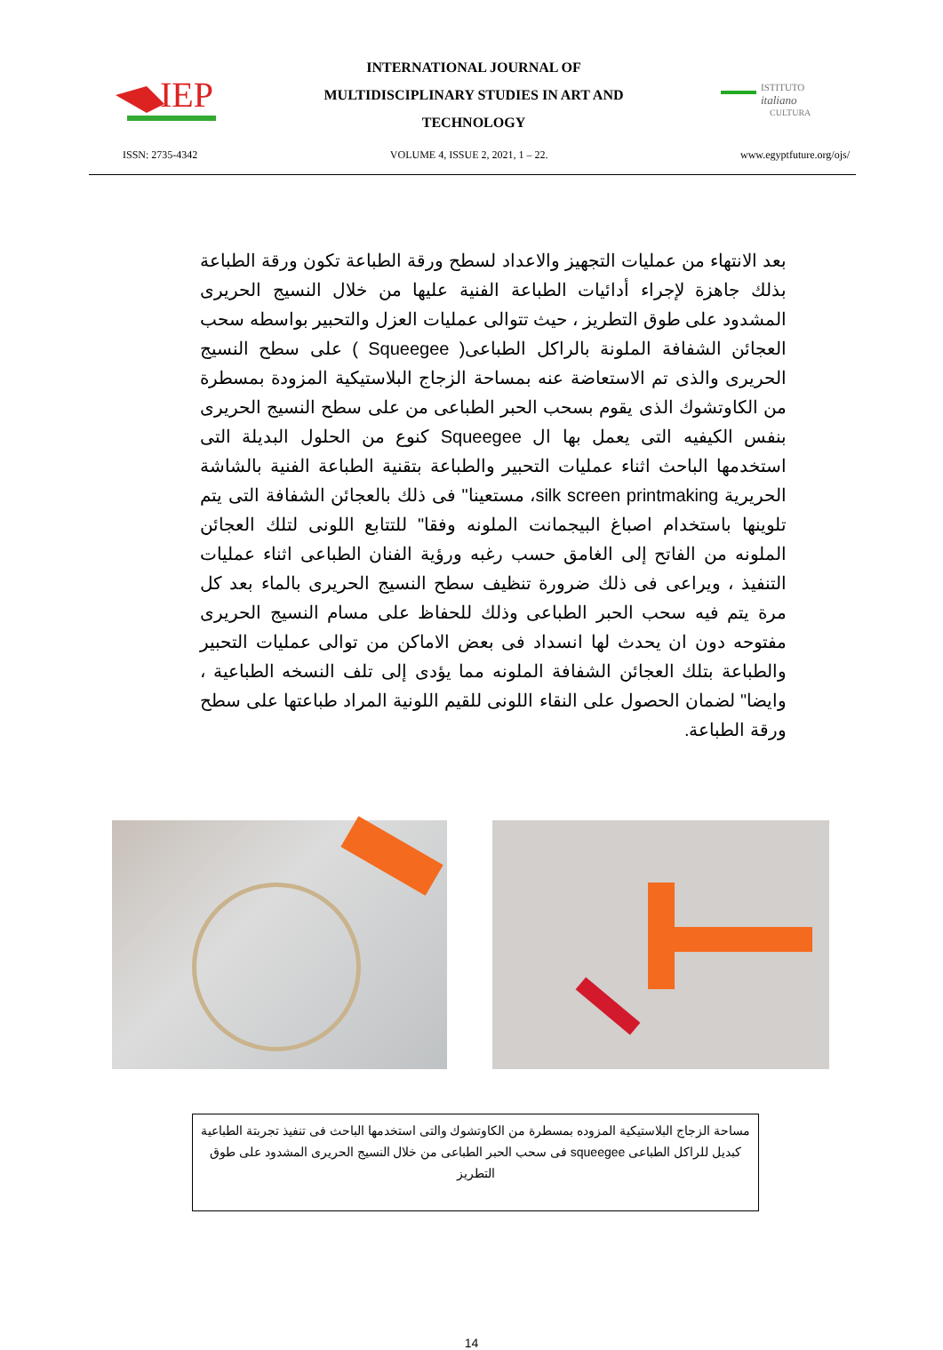IEP
INTERNATIONAL JOURNAL OF
MULTIDISCIPLINARY STUDIES IN ART AND
TECHNOLOGY
ISTITUTO
italiano
CULTURA
ISSN: 2735-4342 VOLUME 4, ISSUE 2, 2021, 1 – 22. www.egyptfuture.org/ojs/
بعد الانتهاء من عمليات التجهيز والاعداد لسطح ورقة الطباعة تكون ورقة الطباعة بذلك جاهزة لإجراء أدائيات الطباعة الفنية عليها من خلال النسيج الحريرى المشدود على طوق التطريز ، حيث تتوالى عمليات العزل والتحبير بواسطه سحب العجائن الشفافة الملونة بالراكل الطباعى( Squeegee ) على سطح النسيج الحريرى والذى تم الاستعاضة عنه بمساحة الزجاج البلاستيكية المزودة بمسطرة من الكاوتشوك الذى يقوم بسحب الحبر الطباعى من على سطح النسيج الحريرى بنفس الكيفيه التى يعمل بها ال Squeegee كنوع من الحلول البديلة التى استخدمها الباحث اثناء عمليات التحبير والطباعة بتقنية الطباعة الفنية بالشاشة الحريرية silk screen printmaking، مستعينا" فى ذلك بالعجائن الشفافة التى يتم تلوينها باستخدام اصباغ البيجمانت الملونه وفقا" للتتابع اللونى لتلك العجائن الملونه من الفاتح إلى الغامق حسب رغبه ورؤية الفنان الطباعى اثناء عمليات التنفيذ ، ويراعى فى ذلك ضرورة تنظيف سطح النسيج الحريرى بالماء بعد كل مرة يتم فيه سحب الحبر الطباعى وذلك للحفاظ على مسام النسيج الحريرى مفتوحه دون ان يحدث لها انسداد فى بعض الاماكن من توالى عمليات التحبير والطباعة بتلك العجائن الشفافة الملونه مما يؤدى إلى تلف النسخه الطباعية ، وايضا" لضمان الحصول على النقاء اللونى للقيم اللونية المراد طباعتها على سطح ورقة الطباعة.
مساحة الزجاج البلاستيكية المزوده بمسطرة من الكاوتشوك والتى استخدمها الباحث فى تنفيذ تجربتة الطباعية كبديل للراكل الطباعى squeegee فى سحب الحبر الطباعى من خلال النسيج الحريرى المشدود على طوق التطريز
14